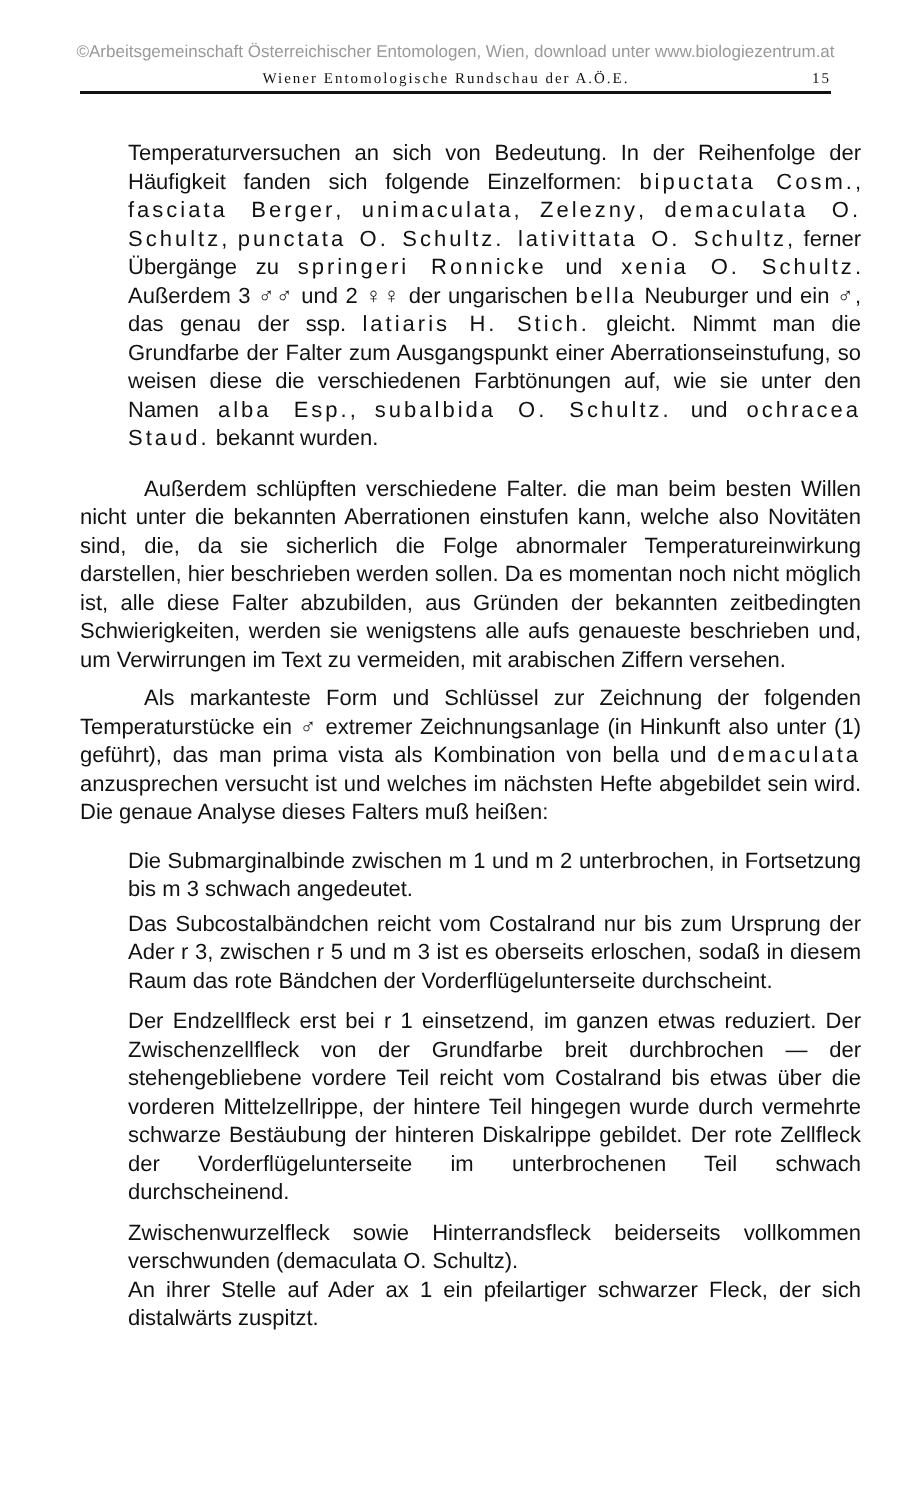©Arbeitsgemeinschaft Österreichischer Entomologen, Wien, download unter www.biologiezentrum.at
Wiener Entomologische Rundschau der A.Ö.E. 15
Temperaturversuchen an sich von Bedeutung. In der Reihenfolge der Häufigkeit fanden sich folgende Einzelformen: bipuctata Cosm., fasciata Berger, unimaculata, Zelezny, demaculata O. Schultz, punctata O. Schultz. lativittata O. Schultz, ferner Übergänge zu springeri Ronnicke und xenia O. Schultz. Außerdem 3 ♂♂ und 2 ♀♀ der ungarischen bella Neuburger und ein ♂, das genau der ssp. latiaris H. Stich. gleicht. Nimmt man die Grundfarbe der Falter zum Ausgangspunkt einer Aberrationseinstufung, so weisen diese die verschiedenen Farbtönungen auf, wie sie unter den Namen alba Esp., subalbida O. Schultz. und ochracea Staud. bekannt wurden.
Außerdem schlüpften verschiedene Falter. die man beim besten Willen nicht unter die bekannten Aberrationen einstufen kann, welche also Novitäten sind, die, da sie sicherlich die Folge abnormaler Temperatureinwirkung darstellen, hier beschrieben werden sollen. Da es momentan noch nicht möglich ist, alle diese Falter abzubilden, aus Gründen der bekannten zeitbedingten Schwierigkeiten, werden sie wenigstens alle aufs genaueste beschrieben und, um Verwirrungen im Text zu vermeiden, mit arabischen Ziffern versehen.
Als markanteste Form und Schlüssel zur Zeichnung der folgenden Temperaturstücke ein ♂ extremer Zeichnungsanlage (in Hinkunft also unter (1) geführt), das man prima vista als Kombination von bella und demaculata anzusprechen versucht ist und welches im nächsten Hefte abgebildet sein wird. Die genaue Analyse dieses Falters muß heißen:
Die Submarginalbinde zwischen m 1 und m 2 unterbrochen, in Fortsetzung bis m 3 schwach angedeutet.
Das Subcostalbändchen reicht vom Costalrand nur bis zum Ursprung der Ader r 3, zwischen r 5 und m 3 ist es oberseits erloschen, sodaß in diesem Raum das rote Bändchen der Vorderflügelunterseite durchscheint.
Der Endzellfleck erst bei r 1 einsetzend, im ganzen etwas reduziert. Der Zwischenzellfleck von der Grundfarbe breit durchbrochen — der stehengebliebene vordere Teil reicht vom Costalrand bis etwas über die vorderen Mittelzellrippe, der hintere Teil hingegen wurde durch vermehrte schwarze Bestäubung der hinteren Diskalrippe gebildet. Der rote Zellfleck der Vorderflügelunterseite im unterbrochenen Teil schwach durchscheinend.
Zwischenwurzelfleck sowie Hinterrandsfleck beiderseits vollkommen verschwunden (demaculata O. Schultz).
An ihrer Stelle auf Ader ax 1 ein pfeilartiger schwarzer Fleck, der sich distalwärts zuspitzt.